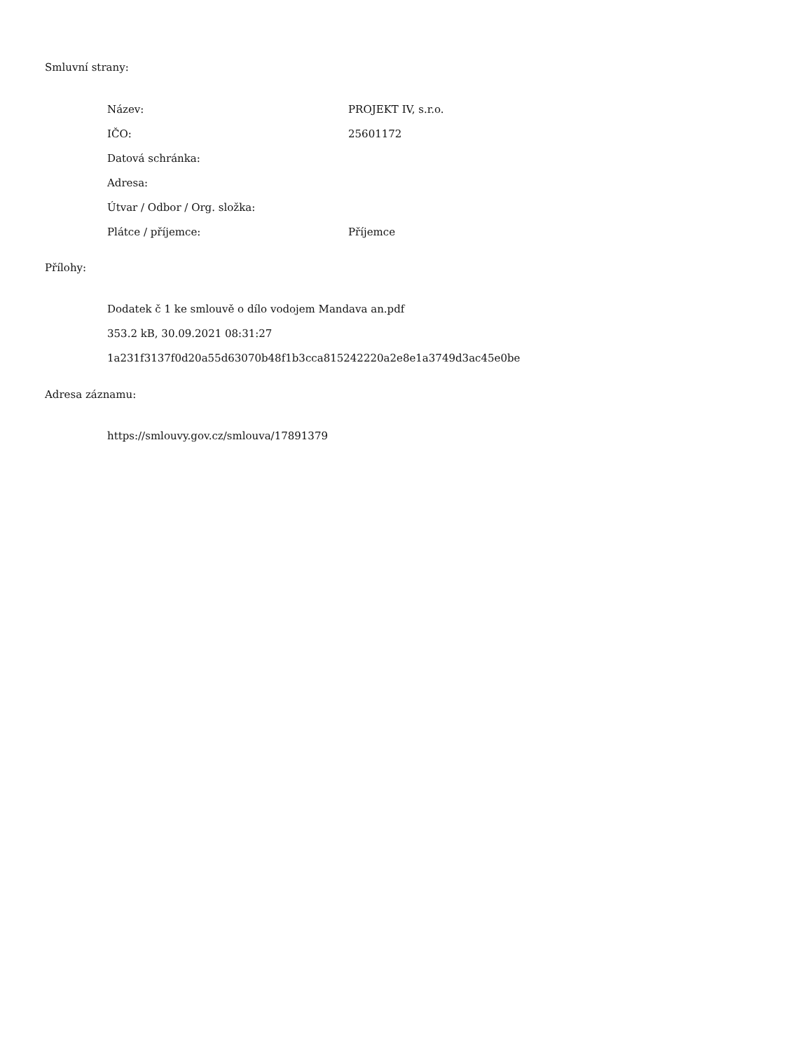Smluvní strany:
| Název: | PROJEKT IV, s.r.o. |
| IČO: | 25601172 |
| Datová schránka: | |
| Adresa: | |
| Útvar / Odbor / Org. složka: | |
| Plátce / příjemce: | Příjemce |
Přílohy:
Dodatek č 1 ke smlouvě o dílo vodojem Mandava an.pdf
353.2 kB, 30.09.2021 08:31:27
1a231f3137f0d20a55d63070b48f1b3cca815242220a2e8e1a3749d3ac45e0be
Adresa záznamu:
https://smlouvy.gov.cz/smlouva/17891379